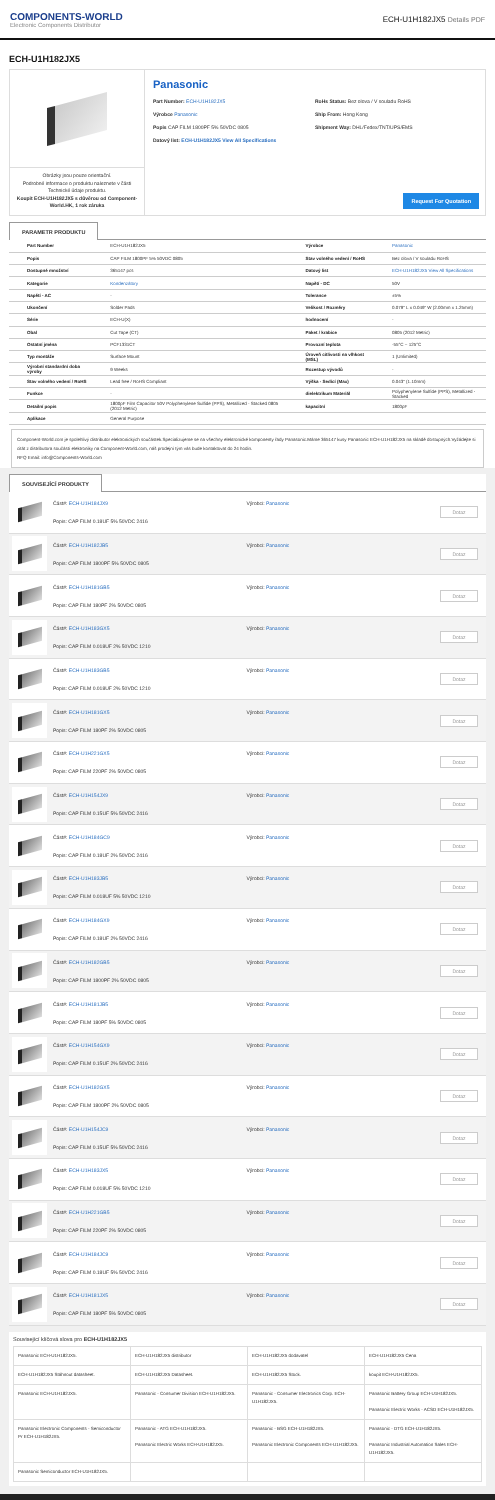COMPONENTS-WORLD
Electronic Components Distributor
ECH-U1H182JX5 Details PDF
ECH-U1H182JX5
Obrázky jsou pouze orientační.
Podrobné informace o produktu naleznete v části Technické údaje produktu.
Koupit ECH-U1H182JX5 s důvěrou od Component-World.HK, 1 rok záruka
Panasonic
Part Number: ECH-U1H182JX5
RoHs Status: Bez olova / V souladu RoHS
Výrobce Panasonic
Ship From: Hong Kong
Popis CAP FILM 1800PF 5% 50VDC 0805
Shipment Way: DHL/Fedex/TNT/UPS/EMS
Datový list: ECH-U1H182JX5 View All Specifications
Request For Quotation
PARAMETR PRODUKTU
| Part Number | ECH-U1H182JX5 | Výrobce | Panasonic |
| Popis | CAP FILM 1800PF 5% 50VDC 0805 | Stav volného vedení / RoHS | Bez olova / V souladu RoHS |
| Dostupné množství | 365147 pcs | Datový list | ECH-U1H182JX5 View All Specifications |
| Kategorie | Kondenzátory | Napětí - DC | 50V |
| Napětí - AC | - | Tolerance | ±5% |
| Ukončení | Solder Pads | Velikost / Rozměry | 0.079" L x 0.049" W (2.00mm x 1.25mm) |
| Série | ECH-U(X) | hodnocení | - |
| Obal | Cut Tape (CT) | Paket / krabice | 0805 (2012 Metric) |
| Ostatní jména | PCF1331CT | Provozní teplota | -55°C ~ 125°C |
| Typ montáže | Surface Mount | Úroveň citlivosti na vlhkost (MSL) | 1 (Unlimited) |
| Výrobní standardní doba výroby | 9 Weeks | Rozestup vývodů | - |
| Stav volného vedení / RoHS | Lead free / RoHS Compliant | Výška - Sedící (Max) | 0.043" (1.10mm) |
| Funkce | - | dielektrikum Materiál | Polyphenylene Sulfide (PPS), Metallized - Stacked |
| Detailní popis | 1800pF Film Capacitor 50V Polyphenylene Sulfide (PPS), Metallized - Stacked 0805 (2012 Metric) | kapacitní | 1800pF |
| Aplikace | General Purpose | | |
Component-World.com je spolehlivý distributor elektronických součástek.Specializujeme se na všechny elektronické komponenty řady Panasonic.Máme 365147 kusy Panasonic ECH-U1H182JX5 na skladě dostupných.Vyžádejte si citát z distributora součástí elektroniky na Component-World.com, náš prodejní tým vás bude kontaktovat do 24 hodin.
RFQ Email: info@Components-World.com
SOUVISEJÍCÍ PRODUKTY
Část#: ECH-U1H184JX9
Výrobci: Panasonic
Popis: CAP FILM 0.18UF 5% 50VDC 2416
Dotaz
Část#: ECH-U1H182JB5
Výrobci: Panasonic
Popis: CAP FILM 1800PF 5% 50VDC 0805
Dotaz
Část#: ECH-U1H181GB5
Výrobci: Panasonic
Popis: CAP FILM 180PF 2% 50VDC 0805
Dotaz
Část#: ECH-U1H183GX5
Výrobci: Panasonic
Popis: CAP FILM 0.018UF 2% 50VDC 1210
Dotaz
Část#: ECH-U1H183GB5
Výrobci: Panasonic
Popis: CAP FILM 0.018UF 2% 50VDC 1210
Dotaz
Část#: ECH-U1H181GX5
Výrobci: Panasonic
Popis: CAP FILM 180PF 2% 50VDC 0805
Dotaz
Část#: ECH-U1H221GX5
Výrobci: Panasonic
Popis: CAP FILM 220PF 2% 50VDC 0805
Dotaz
Část#: ECH-U1H154JX9
Výrobci: Panasonic
Popis: CAP FILM 0.15UF 5% 50VDC 2416
Dotaz
Část#: ECH-U1H184GC9
Výrobci: Panasonic
Popis: CAP FILM 0.18UF 2% 50VDC 2416
Dotaz
Část#: ECH-U1H183JB5
Výrobci: Panasonic
Popis: CAP FILM 0.018UF 5% 50VDC 1210
Dotaz
Část#: ECH-U1H184GX9
Výrobci: Panasonic
Popis: CAP FILM 0.18UF 2% 50VDC 2416
Dotaz
Část#: ECH-U1H182GB5
Výrobci: Panasonic
Popis: CAP FILM 1800PF 2% 50VDC 0805
Dotaz
Část#: ECH-U1H181JB5
Výrobci: Panasonic
Popis: CAP FILM 180PF 5% 50VDC 0805
Dotaz
Část#: ECH-U1H154GX9
Výrobci: Panasonic
Popis: CAP FILM 0.15UF 2% 50VDC 2416
Dotaz
Část#: ECH-U1H182GX5
Výrobci: Panasonic
Popis: CAP FILM 1800PF 2% 50VDC 0805
Dotaz
Část#: ECH-U1H154JC9
Výrobci: Panasonic
Popis: CAP FILM 0.15UF 5% 50VDC 2416
Dotaz
Část#: ECH-U1H183JX5
Výrobci: Panasonic
Popis: CAP FILM 0.018UF 5% 50VDC 1210
Dotaz
Část#: ECH-U1H221GB5
Výrobci: Panasonic
Popis: CAP FILM 220PF 2% 50VDC 0805
Dotaz
Část#: ECH-U1H184JC9
Výrobci: Panasonic
Popis: CAP FILM 0.18UF 5% 50VDC 2416
Dotaz
Část#: ECH-U1H181JX5
Výrobci: Panasonic
Popis: CAP FILM 180PF 5% 50VDC 0805
Dotaz
Související klíčová slova pro ECH-U1H182JX5
| Panasonic ECH-U1H182JX5. | ECH-U1H182JX5 distributor | ECH-U1H182JX5 dodavatel | ECH-U1H182JX5 Cena |
| ECH-U1H182JX5 Stáhnout datasheet. | ECH-U1H182JX5 Datasheet. | ECH-U1H182JX5 Stock. | koupit ECH-U1H182JX5. |
| Panasonic ECH-U1H182JX5. | Panasonic - Consumer Division ECH-U1H182JX5. | Panasonic - Consumer Electronics Corp. ECH-U1H182JX5. | Panasonic Battery Group ECH-U1H182JX5. Panasonic Electric Works - ACSD ECH-U1H182JX5. |
| Panasonic Electronic Components - Semiconductor Pr ECH-U1H182JX5. | Panasonic - ATG ECH-U1H182JX5. Panasonic Electric Works ECH-U1H182JX5. | Panasonic - BSG ECH-U1H182JX5. Panasonic Electronic Components ECH-U1H182JX5. | Panasonic - DTG ECH-U1H182JX5. Panasonic Industrial Automation Sales ECH-U1H182JX5. |
| Panasonic Semiconductor ECH-U1H182JX5. | | | |